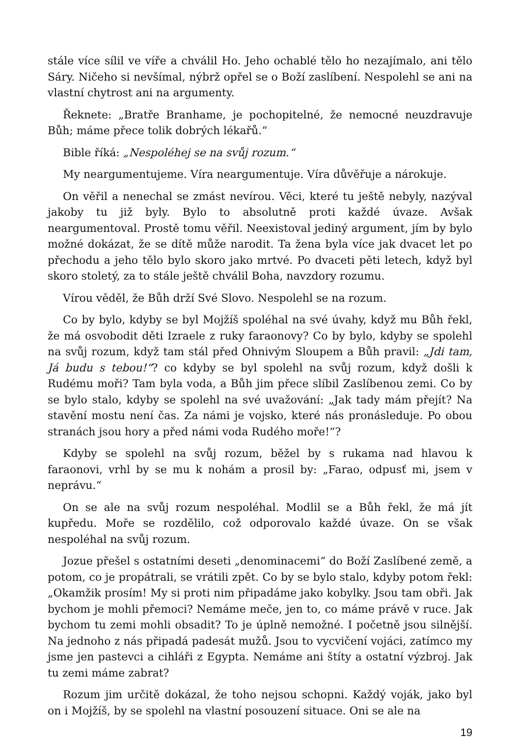stále více sílil ve víře a chválil Ho. Jeho ochablé tělo ho nezajímalo, ani tělo Sáry. Ničeho si nevšímal, nýbrž opřel se o Boží zaslíbení. Nespolehl se ani na vlastní chytrost ani na argumenty.
Řeknete: „Bratře Branhame, je pochopitelné, že nemocné neuzdravuje Bůh; máme přece tolik dobrých lékařů.“
Bible říká: „Nespoléhej se na svůj rozum.“
My neargumentujeme. Víra neargumentuje. Víra důvěřuje a nárokuje.
On věřil a nenechal se zmást nevírou. Věci, které tu ještě nebyly, nazýval jakoby tu již byly. Bylo to absolutně proti každé úvaze. Avšak neargumentoval. Prostě tomu věřil. Neexistoval jediný argument, jím by bylo možné dokázat, že se dítě může narodit. Ta žena byla více jak dvacet let po přechodu a jeho tělo bylo skoro jako mrtvé. Po dvaceti pěti letech, když byl skoro stoletý, za to stále ještě chválil Boha, navzdory rozumu.
Vírou věděl, že Bůh drží Své Slovo. Nespolehl se na rozum.
Co by bylo, kdyby se byl Mojžíš spoléhal na své úvahy, když mu Bůh řekl, že má osvobodit děti Izraele z ruky faraonovy? Co by bylo, kdyby se spolehl na svůj rozum, když tam stál před Ohnivým Sloupem a Bůh pravil: „Jdi tam, Já budu s tebou!“? co kdyby se byl spolehl na svůj rozum, když došli k Rudému moři? Tam byla voda, a Bůh jim přece slíbil Zaslíbenou zemi. Co by se bylo stalo, kdyby se spolehl na své uvažování: „Jak tady mám přejít? Na stavění mostu není čas. Za námi je vojsko, které nás pronásleduje. Po obou stranách jsou hory a před námi voda Rudého moře!“?
Kdyby se spolehl na svůj rozum, běžel by s rukama nad hlavou k faraonovi, vrhl by se mu k nohám a prosil by: „Farao, odpusť mi, jsem v neprávu.“
On se ale na svůj rozum nespoléhal. Modlil se a Bůh řekl, že má jít kupředu. Moře se rozdělilo, což odporovalo každé úvaze. On se však nespoléhal na svůj rozum.
Jozue přešel s ostatními deseti „denominacemi“ do Boží Zaslíbené země, a potom, co je propátrali, se vrátili zpět. Co by se bylo stalo, kdyby potom řekl: „Okamžik prosím! My si proti nim připadáme jako kobylky. Jsou tam obři. Jak bychom je mohli přemoci? Nemáme meče, jen to, co máme právě v ruce. Jak bychom tu zemi mohli obsadit? To je úplně nemožné. I početně jsou silnější. Na jednoho z nás připadá padesát mužů. Jsou to vycvičení vojáci, zatímco my jsme jen pastevci a cihláři z Egypta. Nemáme ani štíty a ostatní výzbroj. Jak tu zemi máme zabrat?
Rozum jim určitě dokázal, že toho nejsou schopni. Každý voják, jako byl on i Mojžíš, by se spolehl na vlastní posouzení situace. Oni se ale na
19